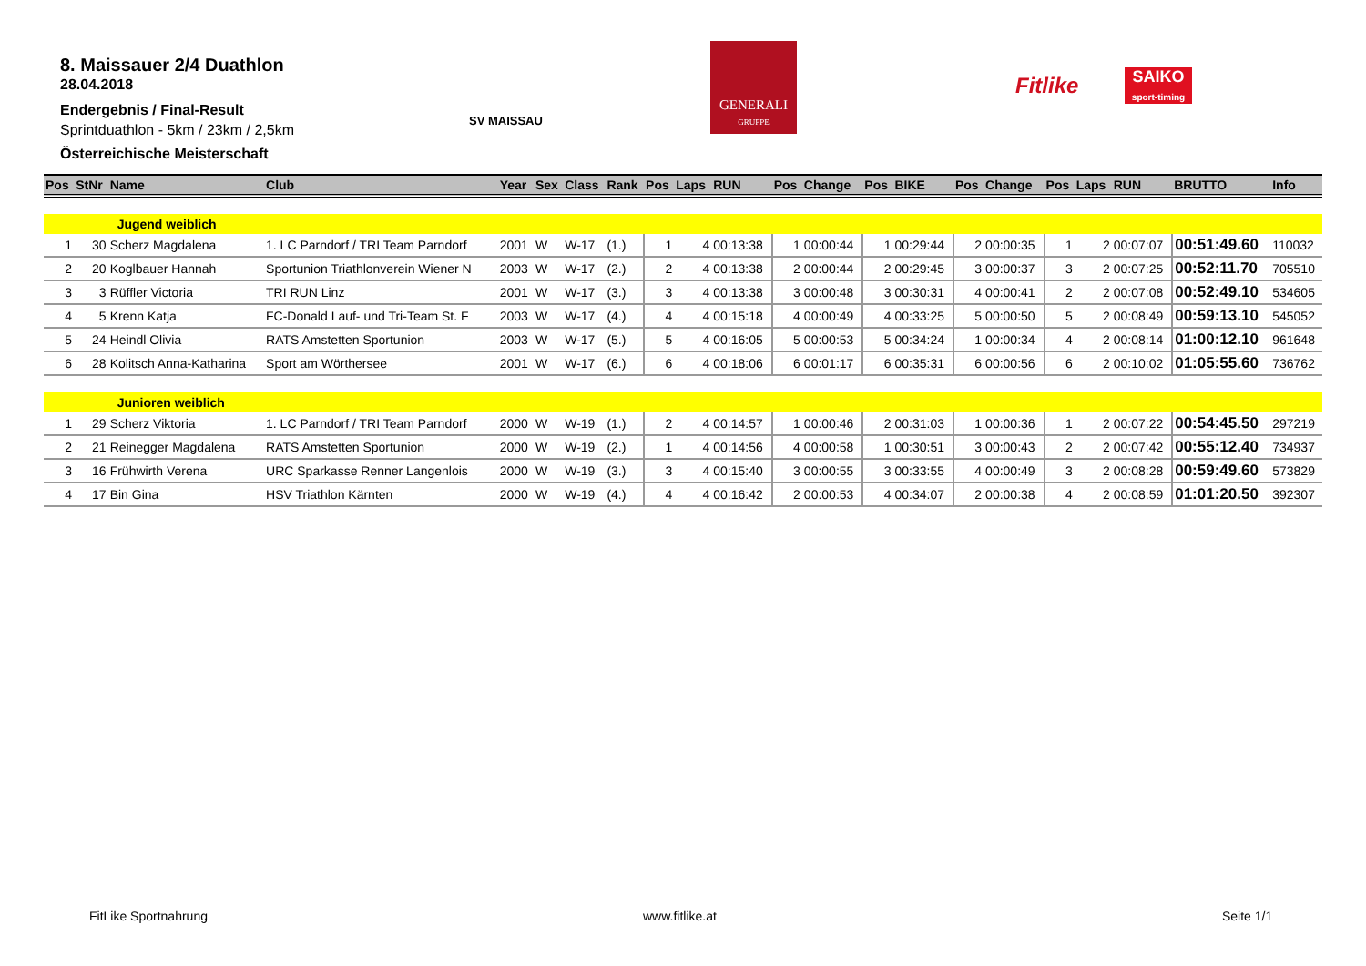8. Maissauer 2/4 Duathlon
28.04.2018
Endergebnis / Final-Result
Sprintduathlon - 5km / 23km / 2,5km
Österreichische Meisterschaft
SV MAISSAU
GENERALI
GRUPPE
Fitlike
SAIKO
sport-timing
| Pos | StNr | Name | Club | Year | Sex | Class | Rank | Pos | Laps | RUN | Pos | Change | Pos | BIKE | Pos | Change | Pos | Laps | RUN | BRUTTO | Info |
| --- | --- | --- | --- | --- | --- | --- | --- | --- | --- | --- | --- | --- | --- | --- | --- | --- | --- | --- | --- | --- | --- |
| | | Jugend weiblich | | | | | | | | | | | | | | | | | | | |
| 1 | 30 | Scherz Magdalena | 1. LC Parndorf / TRI Team Parndorf | 2001 | W | W-17 | (1.) | 1 | 4 | 00:13:38 | 1 | 00:00:44 | 1 | 00:29:44 | 2 | 00:00:35 | 1 | 2 | 00:07:07 | 00:51:49.60 | 110032 |
| 2 | 20 | Koglbauer Hannah | Sportunion Triathlonverein Wiener N | 2003 | W | W-17 | (2.) | 2 | 4 | 00:13:38 | 2 | 00:00:44 | 2 | 00:29:45 | 3 | 00:00:37 | 3 | 2 | 00:07:25 | 00:52:11.70 | 705510 |
| 3 | 3 | Rüffler Victoria | TRI RUN Linz | 2001 | W | W-17 | (3.) | 3 | 4 | 00:13:38 | 3 | 00:00:48 | 3 | 00:30:31 | 4 | 00:00:41 | 2 | 2 | 00:07:08 | 00:52:49.10 | 534605 |
| 4 | 5 | Krenn Katja | FC-Donald Lauf- und Tri-Team St. F | 2003 | W | W-17 | (4.) | 4 | 4 | 00:15:18 | 4 | 00:00:49 | 4 | 00:33:25 | 5 | 00:00:50 | 5 | 2 | 00:08:49 | 00:59:13.10 | 545052 |
| 5 | 24 | Heindl Olivia | RATS Amstetten Sportunion | 2003 | W | W-17 | (5.) | 5 | 4 | 00:16:05 | 5 | 00:00:53 | 5 | 00:34:24 | 1 | 00:00:34 | 4 | 2 | 00:08:14 | 01:00:12.10 | 961648 |
| 6 | 28 | Kolitsch Anna-Katharina | Sport am Wörthersee | 2001 | W | W-17 | (6.) | 6 | 4 | 00:18:06 | 6 | 00:01:17 | 6 | 00:35:31 | 6 | 00:00:56 | 6 | 2 | 00:10:02 | 01:05:55.60 | 736762 |
| | | Junioren weiblich | | | | | | | | | | | | | | | | | | | |
| 1 | 29 | Scherz Viktoria | 1. LC Parndorf / TRI Team Parndorf | 2000 | W | W-19 | (1.) | 2 | 4 | 00:14:57 | 1 | 00:00:46 | 2 | 00:31:03 | 1 | 00:00:36 | 1 | 2 | 00:07:22 | 00:54:45.50 | 297219 |
| 2 | 21 | Reinegger Magdalena | RATS Amstetten Sportunion | 2000 | W | W-19 | (2.) | 1 | 4 | 00:14:56 | 4 | 00:00:58 | 1 | 00:30:51 | 3 | 00:00:43 | 2 | 2 | 00:07:42 | 00:55:12.40 | 734937 |
| 3 | 16 | Frühwirth Verena | URC Sparkasse Renner Langenlois | 2000 | W | W-19 | (3.) | 3 | 4 | 00:15:40 | 3 | 00:00:55 | 3 | 00:33:55 | 4 | 00:00:49 | 3 | 2 | 00:08:28 | 00:59:49.60 | 573829 |
| 4 | 17 | Bin Gina | HSV Triathlon Kärnten | 2000 | W | W-19 | (4.) | 4 | 4 | 00:16:42 | 2 | 00:00:53 | 4 | 00:34:07 | 2 | 00:00:38 | 4 | 2 | 00:08:59 | 01:01:20.50 | 392307 |
FitLike Sportnahrung www.fitlike.at Seite 1/1